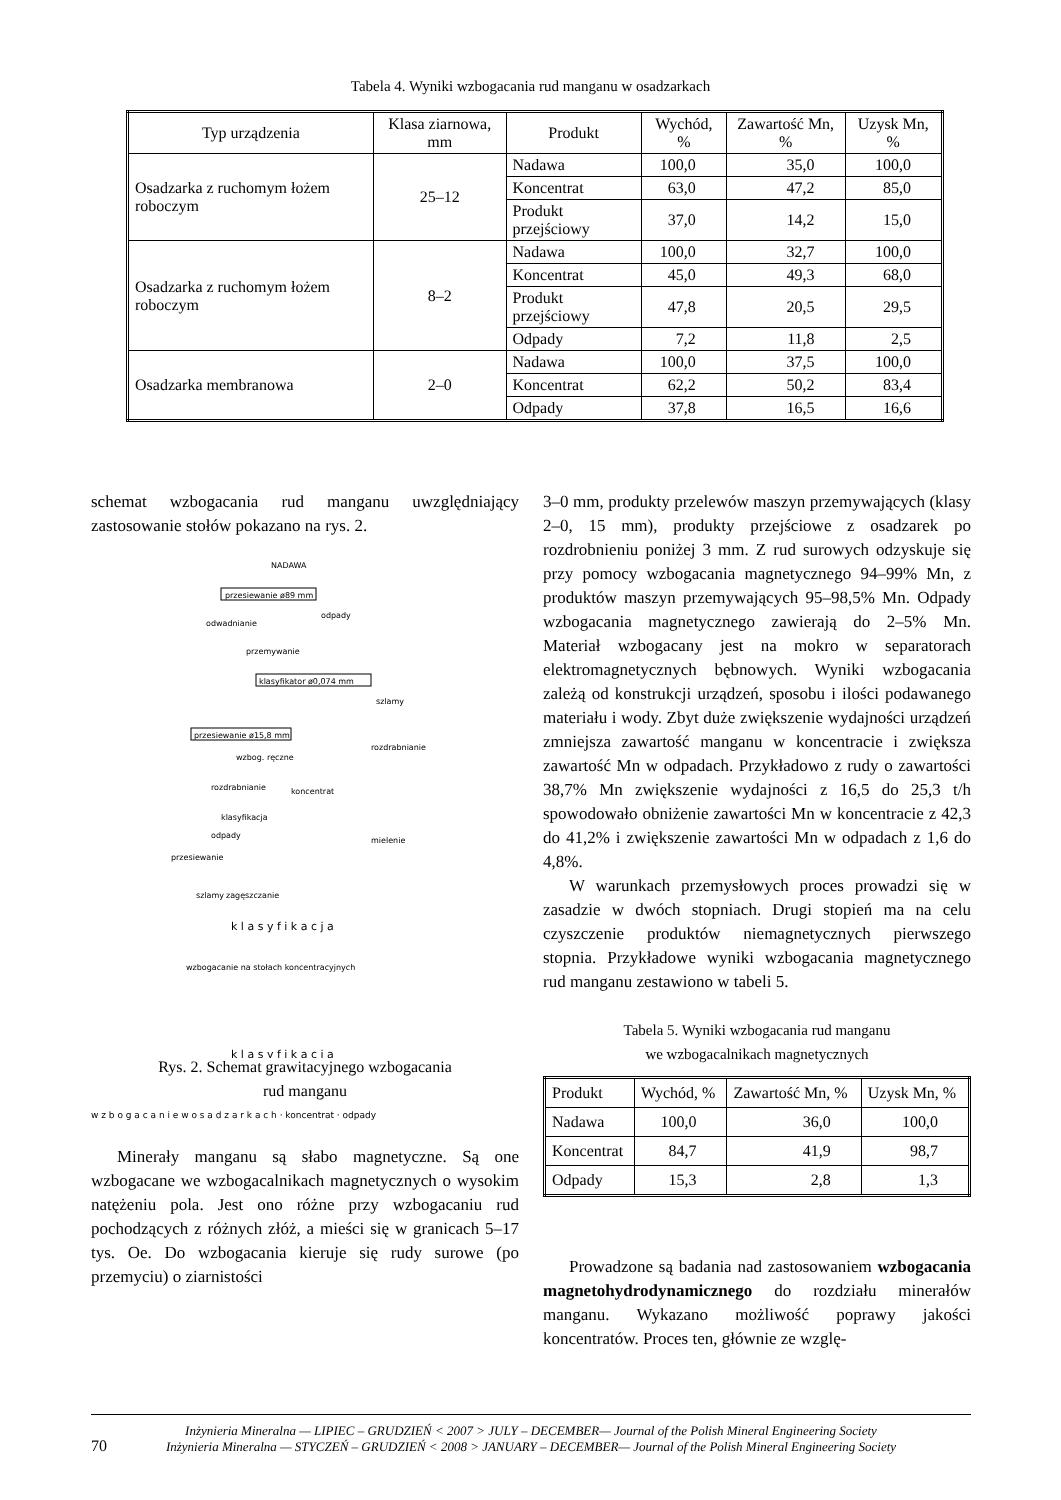Tabela 4. Wyniki wzbogacania rud manganu w osadzarkach
| Typ urządzenia | Klasa ziarnowa, mm | Produkt | Wychód, % | Zawartość Mn, % | Uzysk Mn, % |
| --- | --- | --- | --- | --- | --- |
| Osadzarka z ruchomym łożem roboczym | 25–12 | Nadawa | 100,0 | 35,0 | 100,0 |
| | | Koncentrat | 63,0 | 47,2 | 85,0 |
| | | Produkt przejściowy | 37,0 | 14,2 | 15,0 |
| Osadzarka z ruchomym łożem roboczym | 8–2 | Nadawa | 100,0 | 32,7 | 100,0 |
| | | Koncentrat | 45,0 | 49,3 | 68,0 |
| | | Produkt przejściowy | 47,8 | 20,5 | 29,5 |
| | | Odpady | 7,2 | 11,8 | 2,5 |
| Osadzarka membranowa | 2–0 | Nadawa | 100,0 | 37,5 | 100,0 |
| | | Koncentrat | 62,2 | 50,2 | 83,4 |
| | | Odpady | 37,8 | 16,5 | 16,6 |
schemat wzbogacania rud manganu uwzględniający zastosowanie stołów pokazano na rys. 2.
NADAWA
przesiewanie ø89 mm
odpady
odwadnianie
przemywanie
klasyfikator ø0,074 mm
szlamy
przesiewanie ø15,8 mm
rozdrabnianie
wzbog. ręczne
rozdrabnianie
koncentrat
klasyfikacja
odpady
mielenie
przesiewanie
szlamy
zagęszczanie
k l a s y f i k a c j a
wzbogacanie na stołach koncentracyjnych
k l a s y f i k a c j a
Rys. 2. Schemat grawitacyjnego wzbogacania
rud manganu
w z b o g a c a n i e w o s a d z a r k a c h · koncentrat · odpady
Minerały manganu są słabo magnetyczne. Są one wzbogacane we wzbogacalnikach magnetycznych o wysokim natężeniu pola. Jest ono różne przy wzbogacaniu rud pochodzących z różnych złóż, a mieści się w granicach 5–17 tys. Oe. Do wzbogacania kieruje się rudy surowe (po przemyciu) o ziarnistości
3–0 mm, produkty przelewów maszyn przemywających (klasy 2–0, 15 mm), produkty przejściowe z osadzarek po rozdrobnieniu poniżej 3 mm. Z rud surowych odzyskuje się przy pomocy wzbogacania magnetycznego 94–99% Mn, z produktów maszyn przemywających 95–98,5% Mn. Odpady wzbogacania magnetycznego zawierają do 2–5% Mn. Materiał wzbogacany jest na mokro w separatorach elektromagnetycznych bębnowych. Wyniki wzbogacania zależą od konstrukcji urządzeń, sposobu i ilości podawanego materiału i wody. Zbyt duże zwiększenie wydajności urządzeń zmniejsza zawartość manganu w koncentracie i zwiększa zawartość Mn w odpadach. Przykładowo z rudy o zawartości 38,7% Mn zwiększenie wydajności z 16,5 do 25,3 t/h spowodowało obniżenie zawartości Mn w koncentracie z 42,3 do 41,2% i zwiększenie zawartości Mn w odpadach z 1,6 do 4,8%.
W warunkach przemysłowych proces prowadzi się w zasadzie w dwóch stopniach. Drugi stopień ma na celu czyszczenie produktów niemagnetycznych pierwszego stopnia. Przykładowe wyniki wzbogacania magnetycznego rud manganu zestawiono w tabeli 5.
Tabela 5. Wyniki wzbogacania rud manganu
we wzbogacalnikach magnetycznych
| Produkt | Wychód, % | Zawartość Mn, % | Uzysk Mn, % |
| --- | --- | --- | --- |
| Nadawa | 100,0 | 36,0 | 100,0 |
| Koncentrat | 84,7 | 41,9 | 98,7 |
| Odpady | 15,3 | 2,8 | 1,3 |
Prowadzone są badania nad zastosowaniem wzbogacania magnetohydrodynamicznego do rozdziału minerałów manganu. Wykazano możliwość poprawy jakości koncentratów. Proces ten, głównie ze wzglę-
70
Inżynieria Mineralna — LIPIEC – GRUDZIEŃ < 2007 > JULY – DECEMBER— Journal of the Polish Mineral Engineering Society
Inżynieria Mineralna — STYCZEŃ – GRUDZIEŃ < 2008 > JANUARY – DECEMBER— Journal of the Polish Mineral Engineering Society